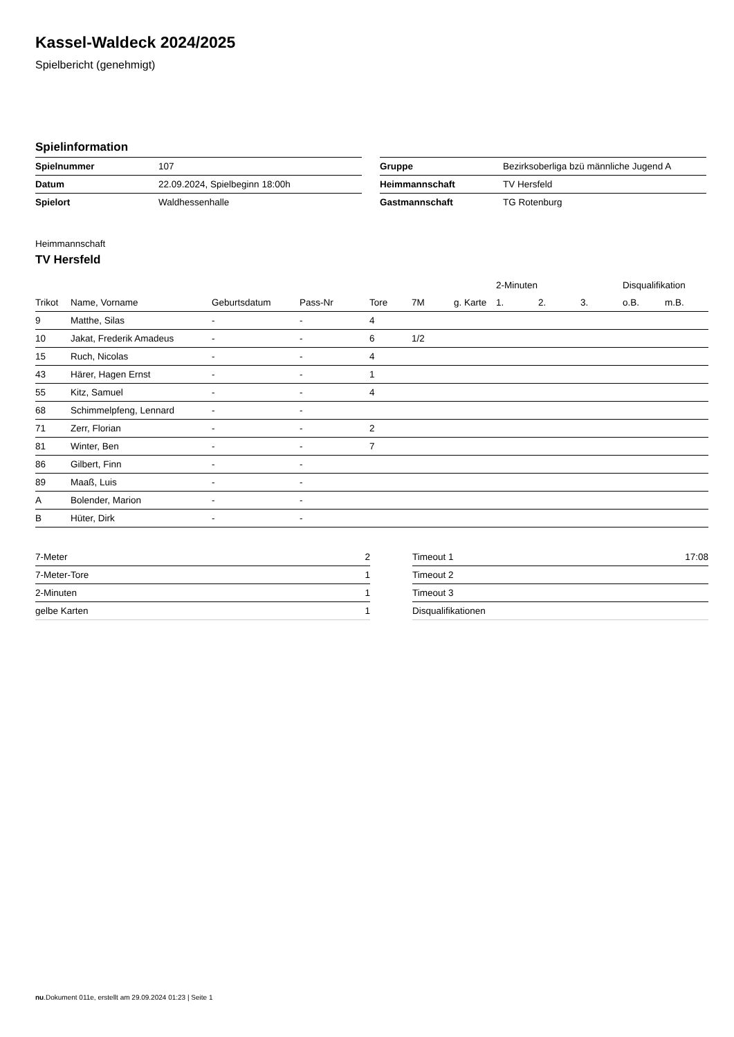Kassel-Waldeck 2024/2025
Spielbericht (genehmigt)
Spielinformation
| Spielnummer | 107 |
| Datum | 22.09.2024, Spielbeginn 18:00h |
| Spielort | Waldhessenhalle |
| Gruppe | Bezirksoberliga bzü männliche Jugend A |
| Heimmannschaft | TV Hersfeld |
| Gastmannschaft | TG Rotenburg |
Heimmannschaft
TV Hersfeld
| | | | | | | | 2-Minuten | | | Disqualifikation | |
| --- | --- | --- | --- | --- | --- | --- | --- | --- | --- | --- | --- |
| Trikot | Name, Vorname | Geburtsdatum | Pass-Nr | Tore | 7M | g. Karte | 1. | 2. | 3. | o.B. | m.B. |
| 9 | Matthe, Silas | - | - | 4 | | | | | | | |
| 10 | Jakat, Frederik Amadeus | - | - | 6 | 1/2 | | | | | | |
| 15 | Ruch, Nicolas | - | - | 4 | | | | | | | |
| 43 | Härer, Hagen Ernst | - | - | 1 | | | | | | | |
| 55 | Kitz, Samuel | - | - | 4 | | | | | | | |
| 68 | Schimmelpfeng, Lennard | - | - | | | | | | | | |
| 71 | Zerr, Florian | - | - | 2 | | | | | | | |
| 81 | Winter, Ben | - | - | 7 | | | | | | | |
| 86 | Gilbert, Finn | - | - | | | | | | | | |
| 89 | Maaß, Luis | - | - | | | | | | | | |
| A | Bolender, Marion | - | - | | | | | | | | |
| B | Hüter, Dirk | - | - | | | | | | | | |
| 7-Meter | 2 |
| 7-Meter-Tore | 1 |
| 2-Minuten | 1 |
| gelbe Karten | 1 |
| Timeout 1 | 17:08 |
| Timeout 2 | |
| Timeout 3 | |
| Disqualifikationen | |
nu.Dokument 011e, erstellt am 29.09.2024 01:23 | Seite 1